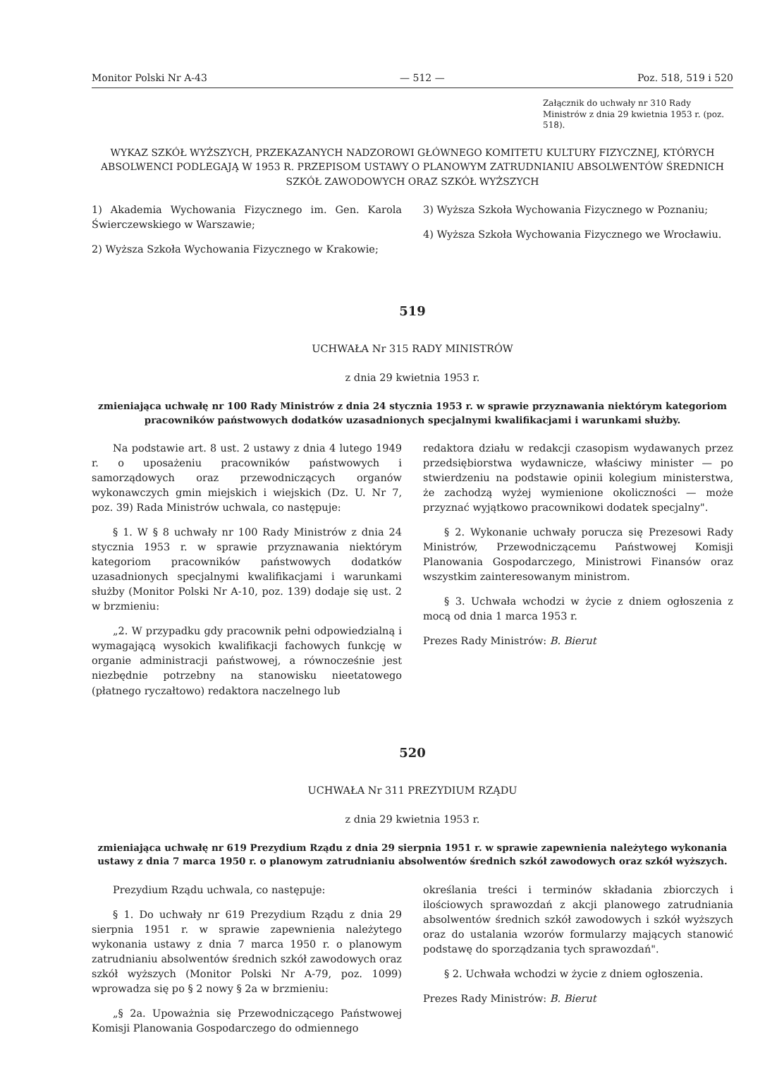Monitor Polski Nr A-43 — 512 — Poz. 518, 519 i 520
Załącznik do uchwały nr 310 Rady Ministrów z dnia 29 kwietnia 1953 r. (poz. 518).
WYKAZ SZKÓŁ WYŻSZYCH, PRZEKAZANYCH NADZOROWI GŁÓWNEGO KOMITETU KULTURY FIZYCZNEJ, KTÓRYCH ABSOLWENCI PODLEGAJĄ W 1953 R. PRZEPISOM USTAWY O PLANOWYM ZATRUDNIANIU ABSOLWENTÓW ŚREDNICH SZKÓŁ ZAWODOWYCH ORAZ SZKÓŁ WYŻSZYCH
1) Akademia Wychowania Fizycznego im. Gen. Karola Świerczewskiego w Warszawie;
2) Wyższa Szkoła Wychowania Fizycznego w Krakowie;
3) Wyższa Szkoła Wychowania Fizycznego w Poznaniu;
4) Wyższa Szkoła Wychowania Fizycznego we Wrocławiu.
519
UCHWAŁA Nr 315 RADY MINISTRÓW
z dnia 29 kwietnia 1953 r.
zmieniająca uchwałę nr 100 Rady Ministrów z dnia 24 stycznia 1953 r. w sprawie przyznawania niektórym kategoriom pracowników państwowych dodatków uzasadnionych specjalnymi kwalifikacjami i warunkami służby.
Na podstawie art. 8 ust. 2 ustawy z dnia 4 lutego 1949 r. o uposażeniu pracowników państwowych i samorządowych oraz przewodniczących organów wykonawczych gmin miejskich i wiejskich (Dz. U. Nr 7, poz. 39) Rada Ministrów uchwala, co następuje:
§ 1. W § 8 uchwały nr 100 Rady Ministrów z dnia 24 stycznia 1953 r. w sprawie przyznawania niektórym kategoriom pracowników państwowych dodatków uzasadnionych specjalnymi kwalifikacjami i warunkami służby (Monitor Polski Nr A-10, poz. 139) dodaje się ust. 2 w brzmieniu:
„2. W przypadku gdy pracownik pełni odpowiedzialną i wymagającą wysokich kwalifikacji fachowych funkcję w organie administracji państwowej, a równocześnie jest niezbędnie potrzebny na stanowisku nieetatowego (płatnego ryczałtowo) redaktora naczelnego lub
redaktora działu w redakcji czasopism wydawanych przez przedsiębiorstwa wydawnicze, właściwy minister — po stwierdzeniu na podstawie opinii kolegium ministerstwa, że zachodzą wyżej wymienione okoliczności — może przyznać wyjątkowo pracownikowi dodatek specjalny".
§ 2. Wykonanie uchwały porucza się Prezesowi Rady Ministrów, Przewodniczącemu Państwowej Komisji Planowania Gospodarczego, Ministrowi Finansów oraz wszystkim zainteresowanym ministrom.
§ 3. Uchwała wchodzi w życie z dniem ogłoszenia z mocą od dnia 1 marca 1953 r.
Prezes Rady Ministrów: B. Bierut
520
UCHWAŁA Nr 311 PREZYDIUM RZĄDU
z dnia 29 kwietnia 1953 r.
zmieniająca uchwałę nr 619 Prezydium Rządu z dnia 29 sierpnia 1951 r. w sprawie zapewnienia należytego wykonania ustawy z dnia 7 marca 1950 r. o planowym zatrudnianiu absolwentów średnich szkół zawodowych oraz szkół wyższych.
Prezydium Rządu uchwala, co następuje:
§ 1. Do uchwały nr 619 Prezydium Rządu z dnia 29 sierpnia 1951 r. w sprawie zapewnienia należytego wykonania ustawy z dnia 7 marca 1950 r. o planowym zatrudnianiu absolwentów średnich szkół zawodowych oraz szkół wyższych (Monitor Polski Nr A-79, poz. 1099) wprowadza się po § 2 nowy § 2a w brzmieniu:
„§ 2a. Upoważnia się Przewodniczącego Państwowej Komisji Planowania Gospodarczego do odmiennego
określania treści i terminów składania zbiorczych i ilościowych sprawozdań z akcji planowego zatrudniania absolwentów średnich szkół zawodowych i szkół wyższych oraz do ustalania wzorów formularzy mających stanowić podstawę do sporządzania tych sprawozdań".
§ 2. Uchwała wchodzi w życie z dniem ogłoszenia.
Prezes Rady Ministrów: B. Bierut